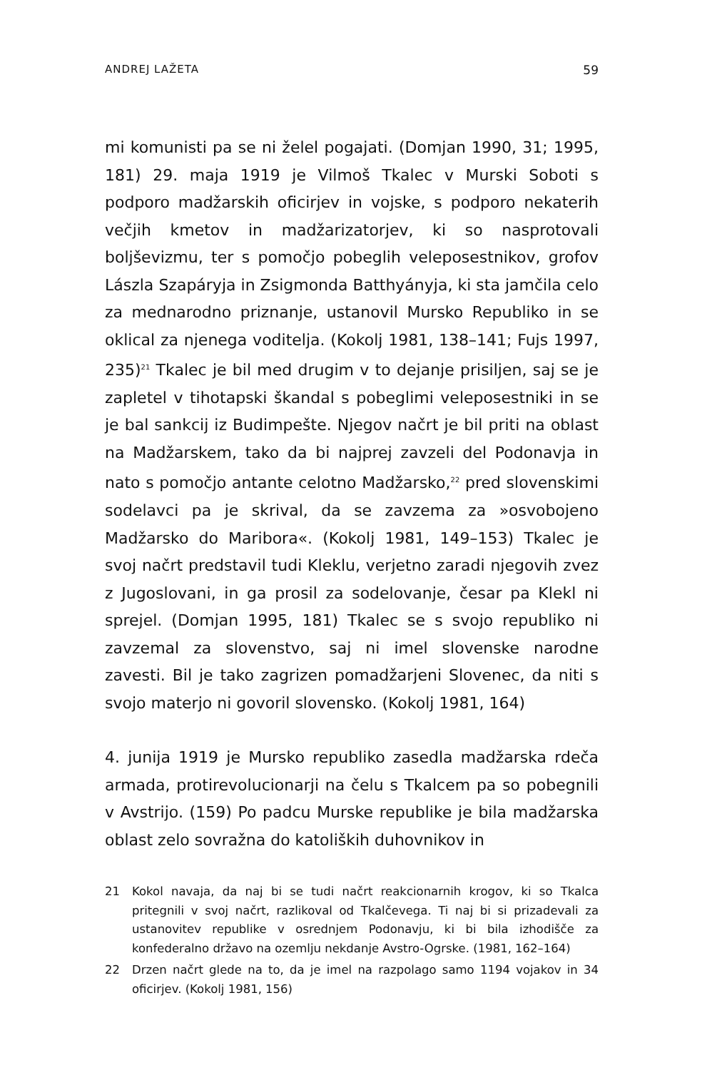ANDREJ LAŽETA 59
mi komunisti pa se ni želel pogajati. (Domjan 1990, 31; 1995, 181) 29. maja 1919 je Vilmoš Tkalec v Murski Soboti s podporo madžarskih oficirjev in vojske, s podporo nekaterih večjih kmetov in madžarizatorjev, ki so nasprotovali boljševizmu, ter s pomočjo pobeglih veleposestnikov, grofov Lászla Szapáryja in Zsigmonda Batthyányja, ki sta jamčila celo za mednarodno priznanje, ustanovil Mursko Republiko in se oklical za njenega voditelja. (Kokolj 1981, 138–141; Fujs 1997, 235)<sup>21</sup> Tkalec je bil med drugim v to dejanje prisiljen, saj se je zapletel v tihotapski škandal s pobeglimi veleposestniki in se je bal sankcij iz Budimpešte. Njegov načrt je bil priti na oblast na Madžarskem, tako da bi najprej zavzeli del Podonavja in nato s pomočjo antante celotno Madžarsko,<sup>22</sup> pred slovenskimi sodelavci pa je skrival, da se zavzema za »osvobojeno Madžarsko do Maribora«. (Kokolj 1981, 149–153) Tkalec je svoj načrt predstavil tudi Kleklu, verjetno zaradi njegovih zvez z Jugoslovani, in ga prosil za sodelovanje, česar pa Klekl ni sprejel. (Domjan 1995, 181) Tkalec se s svojo republiko ni zavzemal za slovenstvo, saj ni imel slovenske narodne zavesti. Bil je tako zagrizen pomadžarjeni Slovenec, da niti s svojo materjo ni govoril slovensko. (Kokolj 1981, 164)
4. junija 1919 je Mursko republiko zasedla madžarska rdeča armada, protirevolucionarji na čelu s Tkalcem pa so pobegnili v Avstrijo. (159) Po padcu Murske republike je bila madžarska oblast zelo sovražna do katoliških duhovnikov in
21 Kokol navaja, da naj bi se tudi načrt reakcionarnih krogov, ki so Tkalca pritegnili v svoj načrt, razlikoval od Tkalčevega. Ti naj bi si prizadevali za ustanovitev republike v osrednjem Podonavju, ki bi bila izhodišče za konfederalno državo na ozemlju nekdanje Avstro-Ogrske. (1981, 162–164)
22 Drzen načrt glede na to, da je imel na razpolago samo 1194 vojakov in 34 oficirjev. (Kokolj 1981, 156)